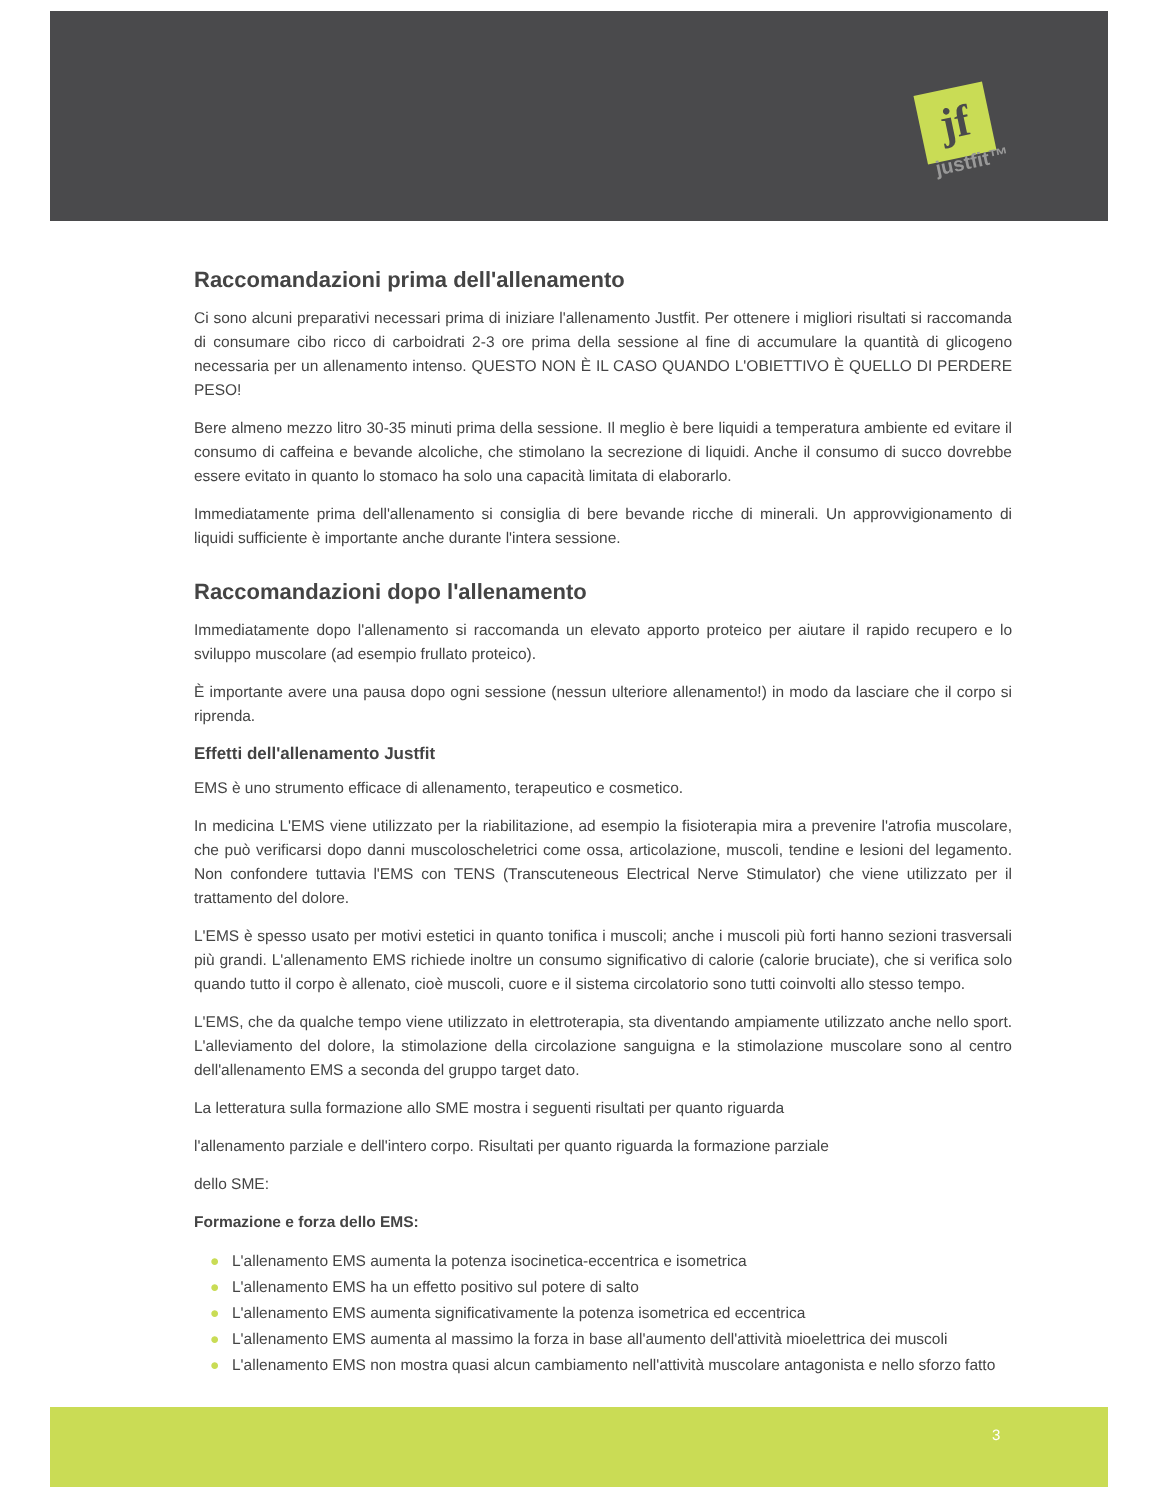jf
justfit™
Raccomandazioni prima dell'allenamento
Ci sono alcuni preparativi necessari prima di iniziare l'allenamento Justfit. Per ottenere i migliori risultati si raccomanda di consumare cibo ricco di carboidrati 2-3 ore prima della sessione al fine di accumulare la quantità di glicogeno necessaria per un allenamento intenso. QUESTO NON È IL CASO QUANDO L'OBIETTIVO È QUELLO DI PERDERE PESO!
Bere almeno mezzo litro 30-35 minuti prima della sessione. Il meglio è bere liquidi a temperatura ambiente ed evitare il consumo di caffeina e bevande alcoliche, che stimolano la secrezione di liquidi. Anche il consumo di succo dovrebbe essere evitato in quanto lo stomaco ha solo una capacità limitata di elaborarlo.
Immediatamente prima dell'allenamento si consiglia di bere bevande ricche di minerali. Un approvvigionamento di liquidi sufficiente è importante anche durante l'intera sessione.
Raccomandazioni dopo l'allenamento
Immediatamente dopo l'allenamento si raccomanda un elevato apporto proteico per aiutare il rapido recupero e lo sviluppo muscolare (ad esempio frullato proteico).
È importante avere una pausa dopo ogni sessione (nessun ulteriore allenamento!) in modo da lasciare che il corpo si riprenda.
Effetti dell'allenamento Justfit
EMS è uno strumento efficace di allenamento, terapeutico e cosmetico.
In medicina L'EMS viene utilizzato per la riabilitazione, ad esempio la fisioterapia mira a prevenire l'atrofia muscolare, che può verificarsi dopo danni muscoloscheletrici come ossa, articolazione, muscoli, tendine e lesioni del legamento. Non confondere tuttavia l'EMS con TENS (Transcuteneous Electrical Nerve Stimulator) che viene utilizzato per il trattamento del dolore.
L'EMS è spesso usato per motivi estetici in quanto tonifica i muscoli; anche i muscoli più forti hanno sezioni trasversali più grandi. L'allenamento EMS richiede inoltre un consumo significativo di calorie (calorie bruciate), che si verifica solo quando tutto il corpo è allenato, cioè muscoli, cuore e il sistema circolatorio sono tutti coinvolti allo stesso tempo.
L'EMS, che da qualche tempo viene utilizzato in elettroterapia, sta diventando ampiamente utilizzato anche nello sport. L'alleviamento del dolore, la stimolazione della circolazione sanguigna e la stimolazione muscolare sono al centro dell'allenamento EMS a seconda del gruppo target dato.
La letteratura sulla formazione allo SME mostra i seguenti risultati per quanto riguarda
l'allenamento parziale e dell'intero corpo. Risultati per quanto riguarda la formazione parziale
dello SME:
Formazione e forza dello EMS:
● L'allenamento EMS aumenta la potenza isocinetica-eccentrica e isometrica
● L'allenamento EMS ha un effetto positivo sul potere di salto
● L'allenamento EMS aumenta significativamente la potenza isometrica ed eccentrica
● L'allenamento EMS aumenta al massimo la forza in base all'aumento dell'attività mioelettrica dei muscoli
● L'allenamento EMS non mostra quasi alcun cambiamento nell'attività muscolare antagonista e nello sforzo fatto
3